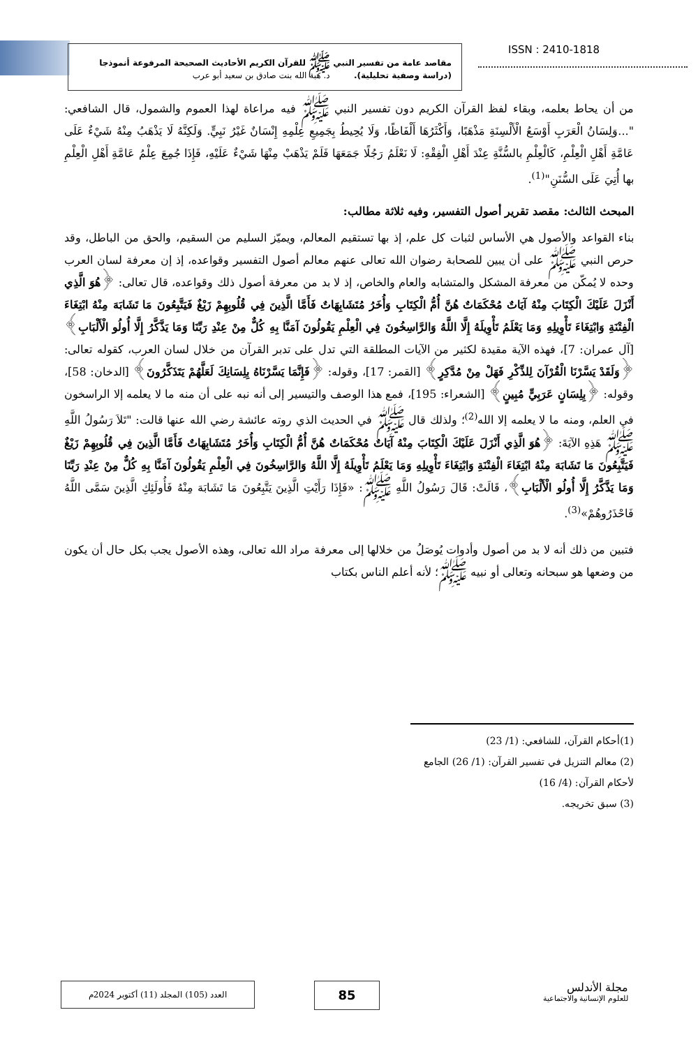ISSN : 2410-1818
مقاصد عامة من تفسير النبي ﷺ للقرآن الكريم الأحاديث الصحيحة المرفوعة أنموذجا
(دراسة وصفية تحليلية). د. هبة الله بنت صادق بن سعيد أبو عرب
من أن يحاط بعلمه، وبقاء لفظ القرآن الكريم دون تفسير النبي ﷺ فيه مراعاة لهذا العموم والشمول، قال الشافعي: "...وَلِسَانُ الْعَرَبِ أَوْسَعُ الْأَلْسِنَةِ مَذْهَبًا، وَأَكْثَرُهَا أَلْفَاظًا، وَلَا يُحِيطُ بِجَمِيعِ عِلْمِهِ إِنْسَانٌ غَيْرُ نَبِيٍّ. وَلَكِنَّهُ لَا يَذْهَبُ مِنْهُ شَيْءٌ عَلَى عَامَّةِ أَهْلِ الْعِلْمِ، كَالْعِلْمِ بالسُّنَّةِ عِنْدَ أَهْلِ الْفِقْهِ: لَا نَعْلَمُ رَجُلًا جَمَعَهَا فَلَمْ يَذْهَبْ مِنْهَا شَيْءٌ عَلَيْهِ، فَإِذَا جُمِعَ عِلْمُ عَامَّةِ أَهْلِ الْعِلْمِ بها أُتِيَ عَلَى السُّنَنِ"<sup>(1)</sup>.
المبحث الثالث: مقصد تقرير أصول التفسير، وفيه ثلاثة مطالب:
بناء القواعد والأصول هي الأساس لثبات كل علم، إذ بها تستقيم المعالم، ويميّز السليم من السقيم، والحق من الباطل، وقد حرص النبي ﷺ على أن يبين للصحابة رضوان الله تعالى عنهم معالم أصول التفسير وقواعده، إذ إن معرفة لسان العرب وحده لا يُمكّن من معرفة المشكل والمتشابه والعام والخاص، إذ لا بد من معرفة أصول ذلك وقواعده، قال تعالى: ﴿هُوَ الَّذِي أَنْزَلَ عَلَيْكَ الْكِتَابَ مِنْهُ آيَاتٌ مُحْكَمَاتٌ هُنَّ أُمُّ الْكِتَابِ وَأُخَرُ مُتَشَابِهَاتٌ فَأَمَّا الَّذِينَ فِي قُلُوبِهِمْ زَيْغٌ فَيَتَّبِعُونَ مَا تَشَابَهَ مِنْهُ ابْتِغَاءَ الْفِتْنَةِ وَابْتِغَاءَ تَأْوِيلِهِ وَمَا يَعْلَمُ تَأْوِيلَهُ إِلَّا اللَّهُ وَالرَّاسِخُونَ فِي الْعِلْمِ يَقُولُونَ آمَنَّا بِهِ كُلٌّ مِنْ عِنْدِ رَبِّنَا وَمَا يَذَّكَّرُ إِلَّا أُولُو الْأَلْبَابِ﴾ [آل عمران: 7]، فهذه الآية مقيدة لكثير من الآيات المطلقة التي تدل على تدبر القرآن من خلال لسان العرب، كقوله تعالى: ﴿وَلَقَدْ يَسَّرْنَا الْقُرْآنَ لِلذِّكْرِ فَهَلْ مِنْ مُدَّكِرٍ﴾ [القمر: 17]، وقوله: ﴿فَإِنَّمَا يَسَّرْنَاهُ بِلِسَانِكَ لَعَلَّهُمْ يَتَذَكَّرُونَ﴾ [الدخان: 58]، وقوله: ﴿بِلِسَانٍ عَرَبِيٍّ مُبِينٍ﴾ [الشعراء: 195]، فمع هذا الوصف والتيسير إلى أنه نبه على أن منه ما لا يعلمه إلا الراسخون في العلم، ومنه ما لا يعلمه إلا الله<sup>(2)</sup>؛ ولذلك قال ﷺ في الحديث الذي روته عائشة رضي الله عنها قالت: "تَلاَ رَسُولُ اللَّهِ ﷺ هَذِهِ الآيَةَ: ﴿هُوَ الَّذِي أَنْزَلَ عَلَيْكَ الْكِتَابَ مِنْهُ آيَاتٌ مُحْكَمَاتٌ هُنَّ أُمُّ الْكِتَابِ وَأُخَرُ مُتَشَابِهَاتٌ فَأَمَّا الَّذِينَ فِي قُلُوبِهِمْ زَيْغٌ فَيَتَّبِعُونَ مَا تَشَابَهَ مِنْهُ ابْتِغَاءَ الْفِتْنَةِ وَابْتِغَاءَ تَأْوِيلِهِ وَمَا يَعْلَمُ تَأْوِيلَهُ إِلَّا اللَّهُ وَالرَّاسِخُونَ فِي الْعِلْمِ يَقُولُونَ آمَنَّا بِهِ كُلٌّ مِنْ عِنْدِ رَبِّنَا وَمَا يَذَّكَّرُ إِلَّا أُولُو الْأَلْبَابِ﴾، قَالَتْ: قَالَ رَسُولُ اللَّهِ ﷺ: «فَإِذَا رَأَيْتِ الَّذِينَ يَتَّبِعُونَ مَا تَشَابَهَ مِنْهُ فَأُولَئِكِ الَّذِينَ سَمَّى اللَّهُ فَاحْذَرُوهُمْ»<sup>(3)</sup>.
فتبين من ذلك أنه لا بد من أصول وأدوات يُوصَلُ من خلالها إلى معرفة مراد الله تعالى، وهذه الأصول يجب بكل حال أن يكون من وضعها هو سبحانه وتعالى أو نبيه ﷺ؛ لأنه أعلم الناس بكتاب
(1)أحكام القرآن، للشافعي: (1/ 23)
(2) معالم التنزيل في تفسير القرآن: (1/ 26) الجامع لأحكام القرآن: (4/ 16)
(3) سبق تخريجه.
العدد (105) المجلد (11) أكتوبر 2024م 85
مجلة الأندلس
للعلوم الإنسانية والاجتماعية